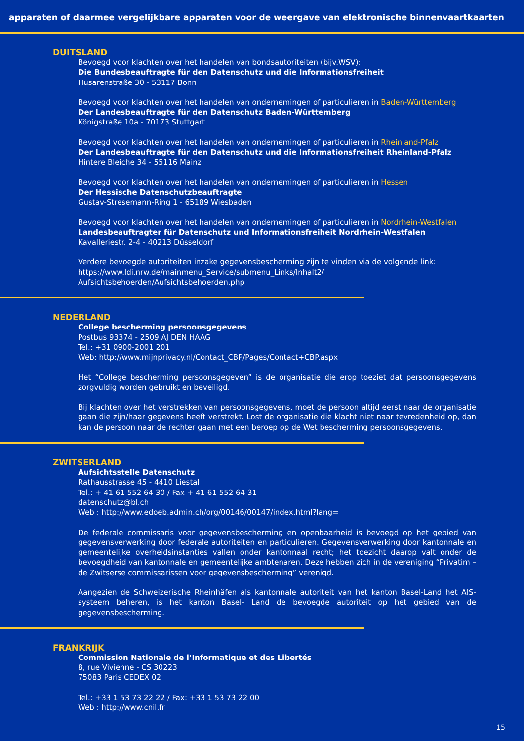apparaten of daarmee vergelijkbare apparaten voor de weergave van elektronische binnenvaartkaarten
DUITSLAND
Bevoegd voor klachten over het handelen van bondsautoriteiten (bijv.WSV):
Die Bundesbeauftragte für den Datenschutz und die Informationsfreiheit
Husarenstraße 30 - 53117 Bonn
Bevoegd voor klachten over het handelen van ondernemingen of particulieren in Baden-Württemberg
Der Landesbeauftragte für den Datenschutz Baden-Württemberg
Königstraße 10a - 70173 Stuttgart
Bevoegd voor klachten over het handelen van ondernemingen of particulieren in Rheinland-Pfalz
Der Landesbeauftragte für den Datenschutz und die Informationsfreiheit Rheinland-Pfalz
Hintere Bleiche 34 - 55116 Mainz
Bevoegd voor klachten over het handelen van ondernemingen of particulieren in Hessen
Der Hessische Datenschutzbeauftragte
Gustav-Stresemann-Ring 1 - 65189 Wiesbaden
Bevoegd voor klachten over het handelen van ondernemingen of particulieren in Nordrhein-Westfalen
Landesbeauftragter für Datenschutz und Informationsfreiheit Nordrhein-Westfalen
Kavalleriestr. 2-4 - 40213 Düsseldorf
Verdere bevoegde autoriteiten inzake gegevensbescherming zijn te vinden via de volgende link:
https://www.ldi.nrw.de/mainmenu_Service/submenu_Links/Inhalt2/ Aufsichtsbehoerden/Aufsichtsbehoerden.php
NEDERLAND
College bescherming persoonsgegevens
Postbus 93374 - 2509 AJ DEN HAAG
Tel.: +31 0900-2001 201
Web: http://www.mijnprivacy.nl/Contact_CBP/Pages/Contact+CBP.aspx
Het “College bescherming persoonsgegeven” is de organisatie die erop toeziet dat persoonsgegevens zorgvuldig worden gebruikt en beveiligd.
Bij klachten over het verstrekken van persoonsgegevens, moet de persoon altijd eerst naar de organisatie gaan die zijn/haar gegevens heeft verstrekt. Lost de organisatie die klacht niet naar tevredenheid op, dan kan de persoon naar de rechter gaan met een beroep op de Wet bescherming persoonsgegevens.
ZWITSERLAND
Aufsichtsstelle Datenschutz
Rathausstrasse 45 - 4410 Liestal
Tel.: + 41 61 552 64 30 / Fax + 41 61 552 64 31
datenschutz@bl.ch
Web : http://www.edoeb.admin.ch/org/00146/00147/index.html?lang=
De federale commissaris voor gegevensbescherming en openbaarheid is bevoegd op het gebied van gegevensverwerking door federale autoriteiten en particulieren. Gegevensverwerking door kantonnale en gemeentelijke overheidsinstanties vallen onder kantonnaal recht; het toezicht daarop valt onder de bevoegdheid van kantonnale en gemeentelijke ambtenaren. Deze hebben zich in de vereniging “Privatim – de Zwitserse commissarissen voor gegevensbescherming” verenigd.
Aangezien de Schweizerische Rheinhäfen als kantonnale autoriteit van het kanton Basel-Land het AIS-systeem beheren, is het kanton Basel- Land de bevoegde autoriteit op het gebied van de gegevensbescherming.
FRANKRIJK
Commission Nationale de l’Informatique et des Libertés
8, rue Vivienne - CS 30223
75083 Paris CEDEX 02
Tel.: +33 1 53 73 22 22 / Fax: +33 1 53 73 22 00
Web : http://www.cnil.fr
15